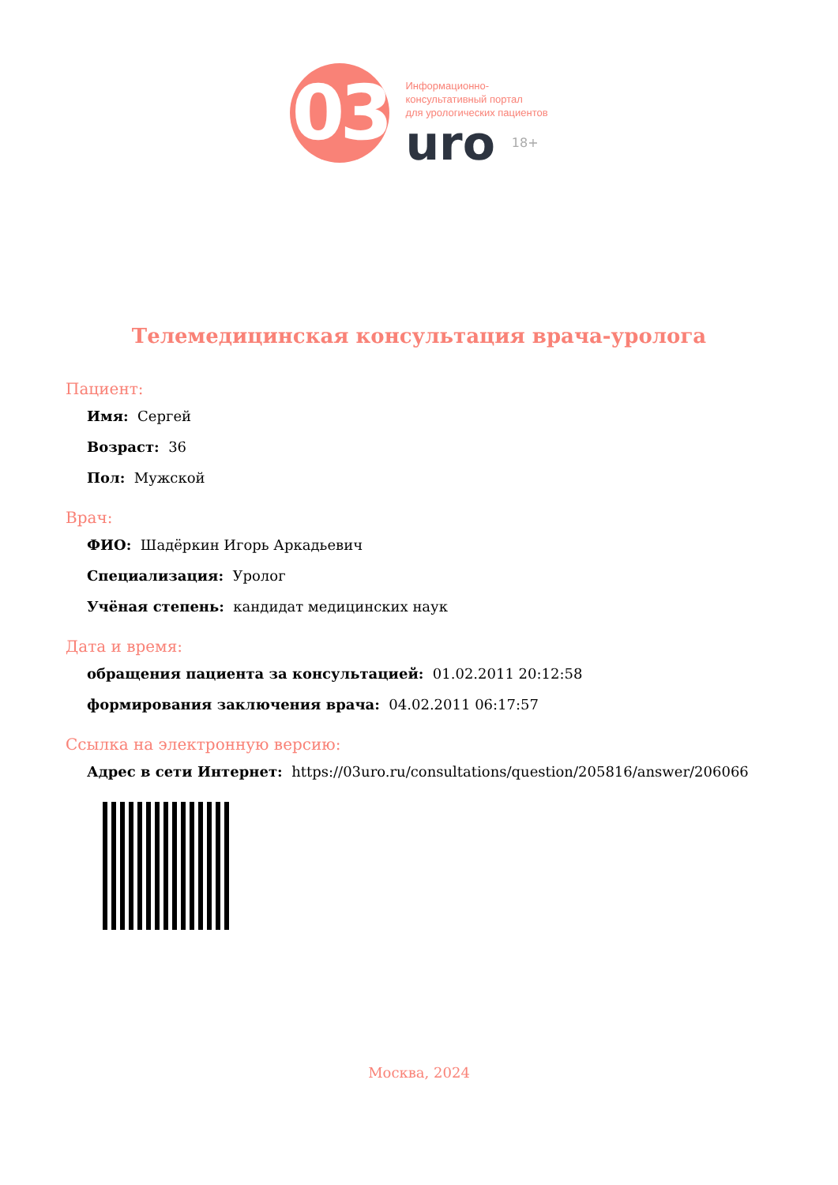03
Информационно-
консультативный портал
для урологических пациентов
uro 18+
Телемедицинская консультация врача-уролога
Пациент:
Имя: Сергей
Возраст: 36
Пол: Мужской
Врач:
ФИО: Шадёркин Игорь Аркадьевич
Специализация: Уролог
Учёная степень: кандидат медицинских наук
Дата и время:
обращения пациента за консультацией: 01.02.2011 20:12:58
формирования заключения врача: 04.02.2011 06:17:57
Ссылка на электронную версию:
Адрес в сети Интернет: https://03uro.ru/consultations/question/205816/answer/206066
Москва, 2024